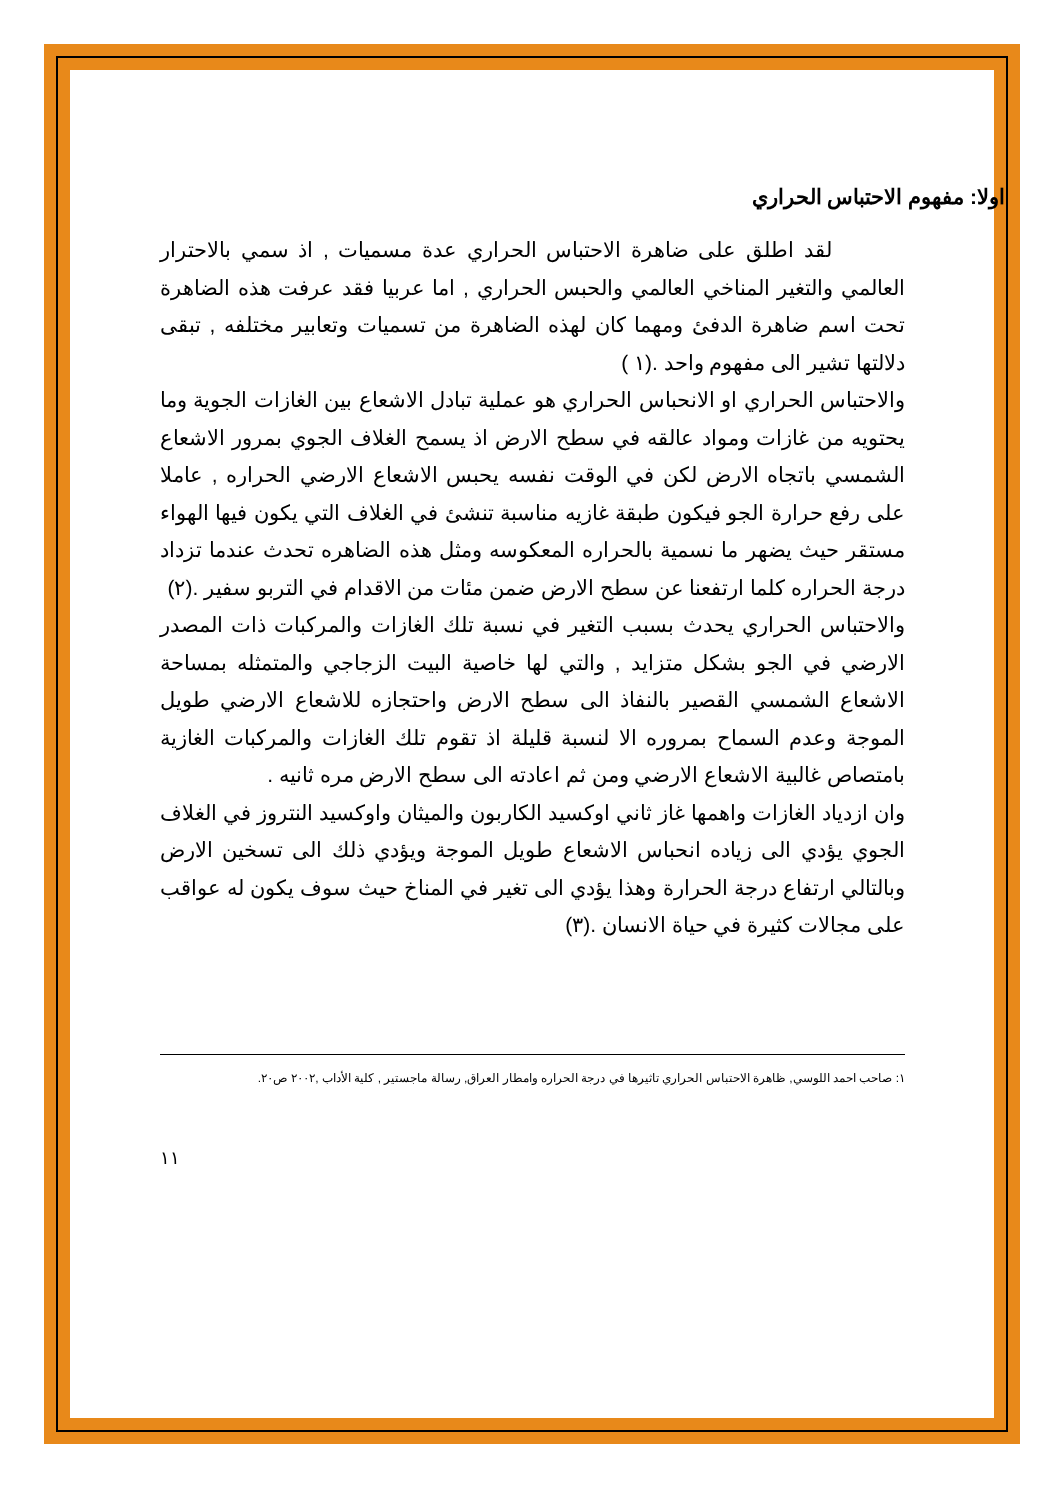اولا: مفهوم الاحتباس الحراري
لقد اطلق على ضاهرة الاحتباس الحراري عدة مسميات , اذ سمي بالاحترار العالمي والتغير المناخي العالمي والحبس الحراري , اما عربيا فقد عرفت هذه الضاهرة تحت اسم ضاهرة الدفئ ومهما كان لهذه الضاهرة من تسميات وتعابير مختلفه , تبقى دلالتها تشير الى مفهوم واحد .(١ )
والاحتباس الحراري او الانحباس الحراري هو عملية تبادل الاشعاع بين الغازات الجوية وما يحتويه من غازات ومواد عالقه في سطح الارض اذ يسمح الغلاف الجوي بمرور الاشعاع الشمسي باتجاه الارض لكن في الوقت نفسه يحبس الاشعاع الارضي الحراره , عاملا على رفع حرارة الجو فيكون طبقة غازيه مناسبة تنشئ في الغلاف التي يكون فيها الهواء مستقر حيث يضهر ما نسمية بالحراره المعكوسه ومثل هذه الضاهره تحدث عندما تزداد درجة الحراره كلما ارتفعنا عن سطح الارض ضمن مئات من الاقدام في التربو سفير .(٢)
والاحتباس الحراري يحدث بسبب التغير في نسبة تلك الغازات والمركبات ذات المصدر الارضي في الجو بشكل متزايد , والتي لها خاصية البيت الزجاجي والمتمثله بمساحة الاشعاع الشمسي القصير بالنفاذ الى سطح الارض واحتجازه للاشعاع الارضي طويل الموجة وعدم السماح بمروره الا لنسبة قليلة اذ تقوم تلك الغازات والمركبات الغازية بامتصاص غالبية الاشعاع الارضي ومن ثم اعادته الى سطح الارض مره ثانيه .
وان ازدياد الغازات واهمها غاز ثاني اوكسيد الكاربون والميثان واوكسيد النتروز في الغلاف الجوي يؤدي الى زياده انحباس الاشعاع طويل الموجة ويؤدي ذلك الى تسخين الارض وبالتالي ارتفاع درجة الحرارة وهذا يؤدي الى تغير في المناخ حيث سوف يكون له عواقب على مجالات كثيرة في حياة الانسان .(٣)
١: صاحب احمد اللوسي, ظاهرة الاحتباس الحراري تاثيرها في درجة الحراره وامطار العراق, رسالة ماجستير , كلية الأداب ,٢٠٠٢ ص٢٠.
١١